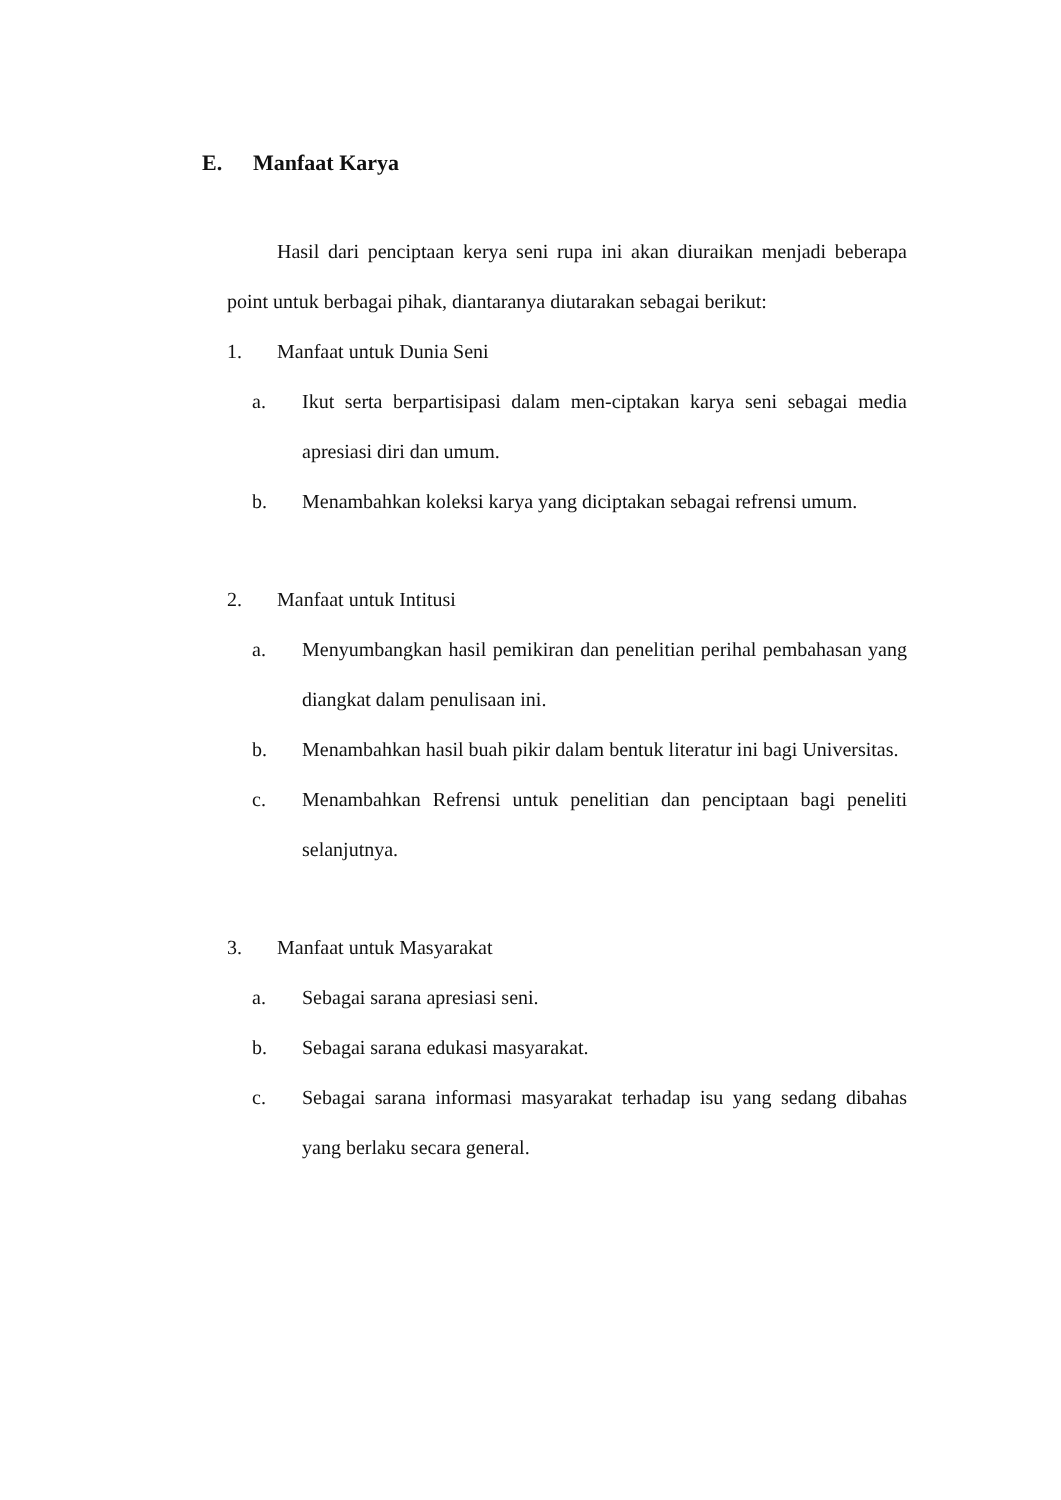E. Manfaat Karya
Hasil dari penciptaan kerya seni rupa ini akan diuraikan menjadi beberapa point untuk berbagai pihak, diantaranya diutarakan sebagai berikut:
1. Manfaat untuk Dunia Seni
a. Ikut serta berpartisipasi dalam men-ciptakan karya seni sebagai media apresiasi diri dan umum.
b. Menambahkan koleksi karya yang diciptakan sebagai refrensi umum.
2. Manfaat untuk Intitusi
a. Menyumbangkan hasil pemikiran dan penelitian perihal pembahasan yang diangkat dalam penulisaan ini.
b. Menambahkan hasil buah pikir dalam bentuk literatur ini bagi Universitas.
c. Menambahkan Refrensi untuk penelitian dan penciptaan bagi peneliti selanjutnya.
3. Manfaat untuk Masyarakat
a. Sebagai sarana apresiasi seni.
b. Sebagai sarana edukasi masyarakat.
c. Sebagai sarana informasi masyarakat terhadap isu yang sedang dibahas yang berlaku secara general.